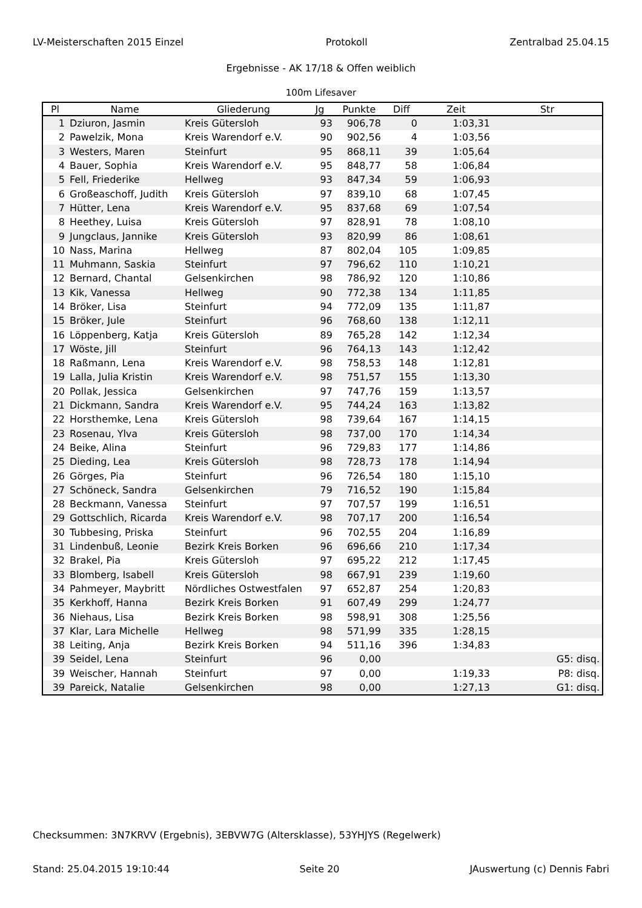LV-Meisterschaften 2015 Einzel Protokoll Zentralbad 25.04.15
Ergebnisse - AK 17/18 & Offen weiblich
100m Lifesaver
| Pl | Name | Gliederung | Jg | Punkte | Diff | Zeit | Str |
| --- | --- | --- | --- | --- | --- | --- | --- |
| 1 | Dziuron, Jasmin | Kreis Gütersloh | 93 | 906,78 | 0 | 1:03,31 | |
| 2 | Pawelzik, Mona | Kreis Warendorf e.V. | 90 | 902,56 | 4 | 1:03,56 | |
| 3 | Westers, Maren | Steinfurt | 95 | 868,11 | 39 | 1:05,64 | |
| 4 | Bauer, Sophia | Kreis Warendorf e.V. | 95 | 848,77 | 58 | 1:06,84 | |
| 5 | Fell, Friederike | Hellweg | 93 | 847,34 | 59 | 1:06,93 | |
| 6 | Großeaschoff, Judith | Kreis Gütersloh | 97 | 839,10 | 68 | 1:07,45 | |
| 7 | Hütter, Lena | Kreis Warendorf e.V. | 95 | 837,68 | 69 | 1:07,54 | |
| 8 | Heethey, Luisa | Kreis Gütersloh | 97 | 828,91 | 78 | 1:08,10 | |
| 9 | Jungclaus, Jannike | Kreis Gütersloh | 93 | 820,99 | 86 | 1:08,61 | |
| 10 | Nass, Marina | Hellweg | 87 | 802,04 | 105 | 1:09,85 | |
| 11 | Muhmann, Saskia | Steinfurt | 97 | 796,62 | 110 | 1:10,21 | |
| 12 | Bernard, Chantal | Gelsenkirchen | 98 | 786,92 | 120 | 1:10,86 | |
| 13 | Kik, Vanessa | Hellweg | 90 | 772,38 | 134 | 1:11,85 | |
| 14 | Bröker, Lisa | Steinfurt | 94 | 772,09 | 135 | 1:11,87 | |
| 15 | Bröker, Jule | Steinfurt | 96 | 768,60 | 138 | 1:12,11 | |
| 16 | Löppenberg, Katja | Kreis Gütersloh | 89 | 765,28 | 142 | 1:12,34 | |
| 17 | Wöste, Jill | Steinfurt | 96 | 764,13 | 143 | 1:12,42 | |
| 18 | Raßmann, Lena | Kreis Warendorf e.V. | 98 | 758,53 | 148 | 1:12,81 | |
| 19 | Lalla, Julia Kristin | Kreis Warendorf e.V. | 98 | 751,57 | 155 | 1:13,30 | |
| 20 | Pollak, Jessica | Gelsenkirchen | 97 | 747,76 | 159 | 1:13,57 | |
| 21 | Dickmann, Sandra | Kreis Warendorf e.V. | 95 | 744,24 | 163 | 1:13,82 | |
| 22 | Horsthemke, Lena | Kreis Gütersloh | 98 | 739,64 | 167 | 1:14,15 | |
| 23 | Rosenau, Ylva | Kreis Gütersloh | 98 | 737,00 | 170 | 1:14,34 | |
| 24 | Beike, Alina | Steinfurt | 96 | 729,83 | 177 | 1:14,86 | |
| 25 | Dieding, Lea | Kreis Gütersloh | 98 | 728,73 | 178 | 1:14,94 | |
| 26 | Görges, Pia | Steinfurt | 96 | 726,54 | 180 | 1:15,10 | |
| 27 | Schöneck, Sandra | Gelsenkirchen | 79 | 716,52 | 190 | 1:15,84 | |
| 28 | Beckmann, Vanessa | Steinfurt | 97 | 707,57 | 199 | 1:16,51 | |
| 29 | Gottschlich, Ricarda | Kreis Warendorf e.V. | 98 | 707,17 | 200 | 1:16,54 | |
| 30 | Tubbesing, Priska | Steinfurt | 96 | 702,55 | 204 | 1:16,89 | |
| 31 | Lindenbuß, Leonie | Bezirk Kreis Borken | 96 | 696,66 | 210 | 1:17,34 | |
| 32 | Brakel, Pia | Kreis Gütersloh | 97 | 695,22 | 212 | 1:17,45 | |
| 33 | Blomberg, Isabell | Kreis Gütersloh | 98 | 667,91 | 239 | 1:19,60 | |
| 34 | Pahmeyer, Maybritt | Nördliches Ostwestfalen | 97 | 652,87 | 254 | 1:20,83 | |
| 35 | Kerkhoff, Hanna | Bezirk Kreis Borken | 91 | 607,49 | 299 | 1:24,77 | |
| 36 | Niehaus, Lisa | Bezirk Kreis Borken | 98 | 598,91 | 308 | 1:25,56 | |
| 37 | Klar, Lara Michelle | Hellweg | 98 | 571,99 | 335 | 1:28,15 | |
| 38 | Leiting, Anja | Bezirk Kreis Borken | 94 | 511,16 | 396 | 1:34,83 | |
| 39 | Seidel, Lena | Steinfurt | 96 | 0,00 | | | G5: disq. |
| 39 | Weischer, Hannah | Steinfurt | 97 | 0,00 | | 1:19,33 | P8: disq. |
| 39 | Pareick, Natalie | Gelsenkirchen | 98 | 0,00 | | 1:27,13 | G1: disq. |
Checksummen: 3N7KRVV (Ergebnis), 3EBVW7G (Altersklasse), 53YHJYS (Regelwerk)
Stand: 25.04.2015 19:10:44 Seite 20 JAuswertung (c) Dennis Fabri